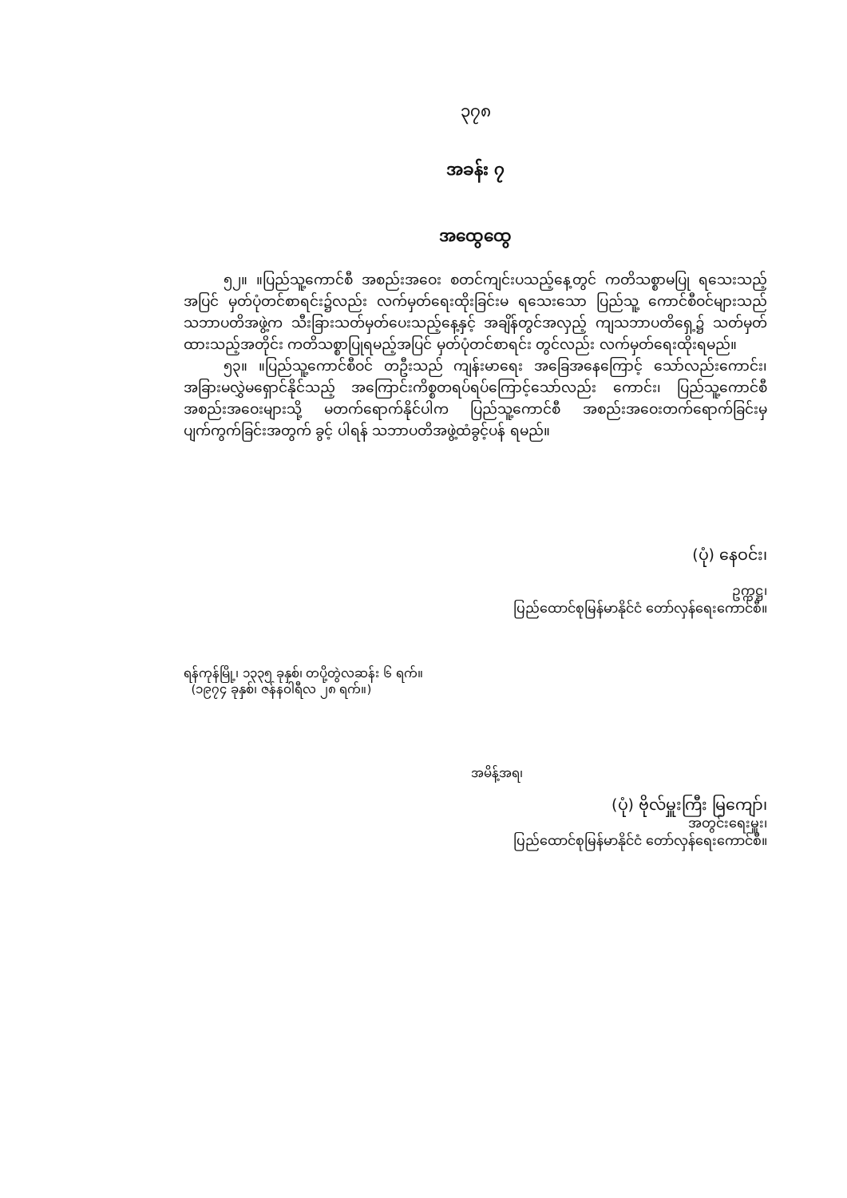၃၇၈
အခန်း ၇
အထွေထွေ
၅၂။ ။ပြည်သူ့ကောင်စီ အစည်းအဝေး စတင်ကျင်းပသည့်နေ့တွင် ကတိသစ္စာမပြု ရသေးသည့်အပြင် မှတ်ပုံတင်စာရင်း၌လည်း လက်မှတ်ရေးထိုးခြင်းမ ရသေးသော ပြည်သူ့ ကောင်စီဝင်များသည် သဘာပတိအဖွဲ့က သီးခြားသတ်မှတ်ပေးသည့်နေ့နှင့် အချိန်တွင်အလှည့် ကျသဘာပတိရှေ့၌ သတ်မှတ်ထားသည့်အတိုင်း ကတိသစ္စာပြုရမည့်အပြင် မှတ်ပုံတင်စာရင်း တွင်လည်း လက်မှတ်ရေးထိုးရမည်။
၅၃။ ။ပြည်သူ့ကောင်စီဝင် တဦးသည် ကျန်းမာရေး အခြေအနေကြောင့် သော်လည်းကောင်း၊ အခြားမလွှဲမရှောင်နိုင်သည့် အကြောင်းကိစ္စတရပ်ရပ်ကြောင့်သော်လည်း ကောင်း၊ ပြည်သူ့ကောင်စီ အစည်းအဝေးများသို့ မတက်ရောက်နိုင်ပါက ပြည်သူ့ကောင်စီ အစည်းအဝေးတက်ရောက်ခြင်းမှ ပျက်ကွက်ခြင်းအတွက် ခွင့် ပါရန် သဘာပတိအဖွဲ့ထံခွင့်ပန် ရမည်။
(ပုံ) နေဝင်း၊
ဥက္ကဋ္ဌ၊
ပြည်ထောင်စုမြန်မာနိုင်ငံ တော်လှန်ရေးကောင်စီ။
ရန်ကုန်မြို့၊ ၁၃၃၅ ခုနှစ်၊ တပို့တွဲလဆန်း ၆ ရက်။
(၁၉၇၄ ခုနှစ်၊ ဇန်နဝါရီလ ၂၈ ရက်။)
အမိန့်အရ၊
(ပုံ) ဗိုလ်မှူးကြီး မြကျော်၊
အတွင်းရေးမှူး၊
ပြည်ထောင်စုမြန်မာနိုင်ငံ တော်လှန်ရေးကောင်စီ။